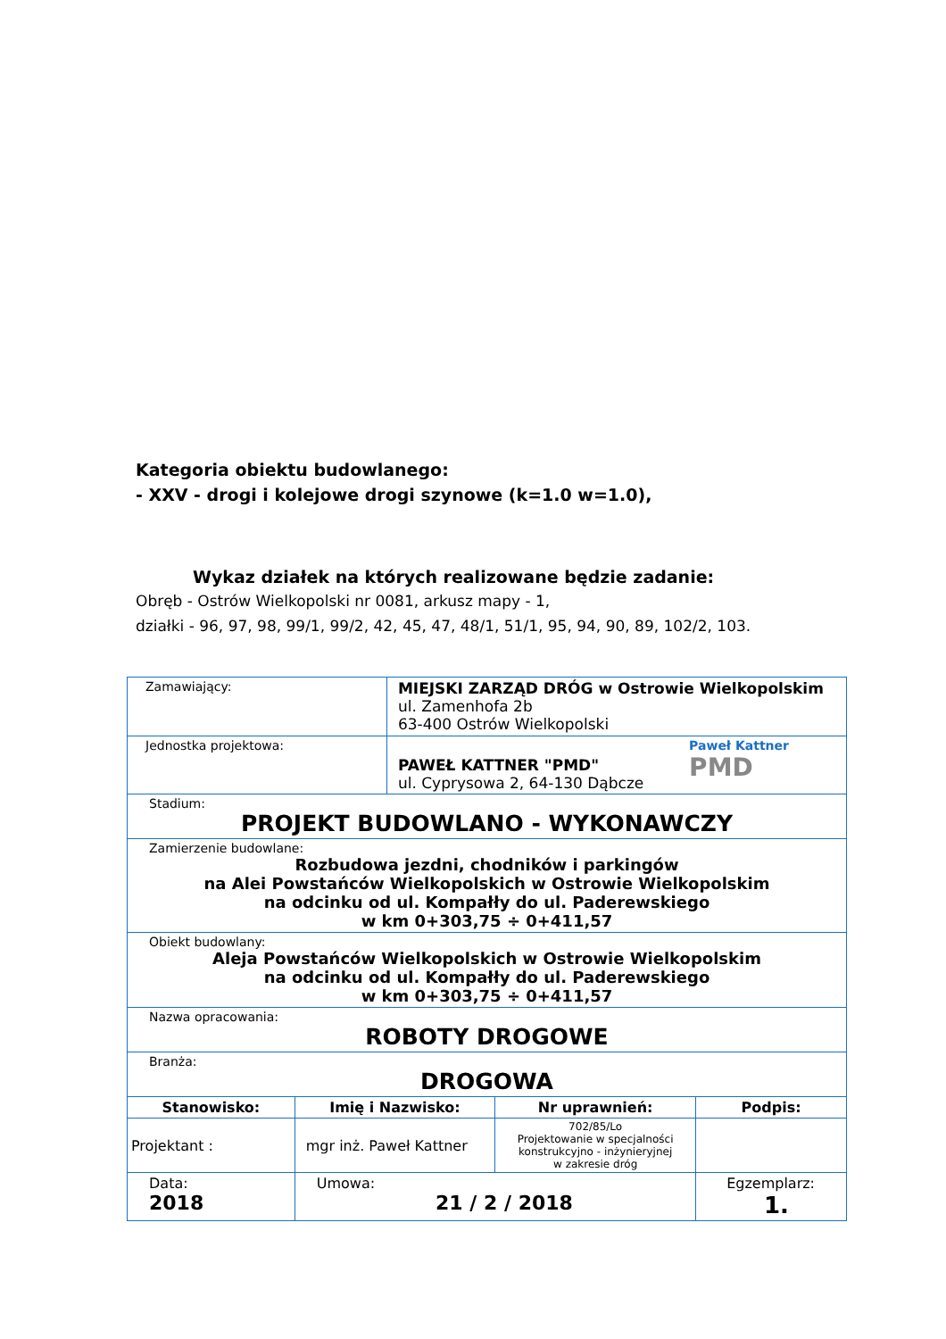Kategoria obiektu budowlanego:
- XXV - drogi i kolejowe drogi szynowe (k=1.0 w=1.0),
Wykaz działek na których realizowane będzie zadanie:
Obręb - Ostrów Wielkopolski nr 0081, arkusz mapy - 1,
działki - 96, 97, 98, 99/1, 99/2, 42, 45, 47, 48/1, 51/1, 95, 94, 90, 89, 102/2, 103.
| Zamawiający: | | MIEJSKI ZARZĄD DRÓG w Ostrowie Wielkopolskim ul. Zamenhofa 2b 63-400 Ostrów Wielkopolski | | |
| Jednostka projektowa: | | Paweł Kattner PMD PAWEŁ KATTNER "PMD" ul. Cyprysowa 2, 64-130 Dąbcze | | |
| Stadium: PROJEKT BUDOWLANO - WYKONAWCZY | | | | |
| Zamierzenie budowlane: Rozbudowa jezdni, chodników i parkingów na Alei Powstańców Wielkopolskich w Ostrowie Wielkopolskim na odcinku od ul. Kompałły do ul. Paderewskiego w km 0+303,75 ÷ 0+411,57 | | | | |
| Obiekt budowlany: Aleja Powstańców Wielkopolskich w Ostrowie Wielkopolskim na odcinku od ul. Kompałły do ul. Paderewskiego w km 0+303,75 ÷ 0+411,57 | | | | |
| Nazwa opracowania: ROBOTY DROGOWE | | | | |
| Branża: DROGOWA | | | | |
| Stanowisko: | Imię i Nazwisko: | | Nr uprawnień: | Podpis: |
| Projektant : | mgr inż. Paweł Kattner | | 702/85/Lo Projektowanie w specjalności konstrukcyjno - inżynieryjnej w zakresie dróg | |
| Data: 2018 | Umowa: 21 / 2 / 2018 | | | Egzemplarz: 1. |